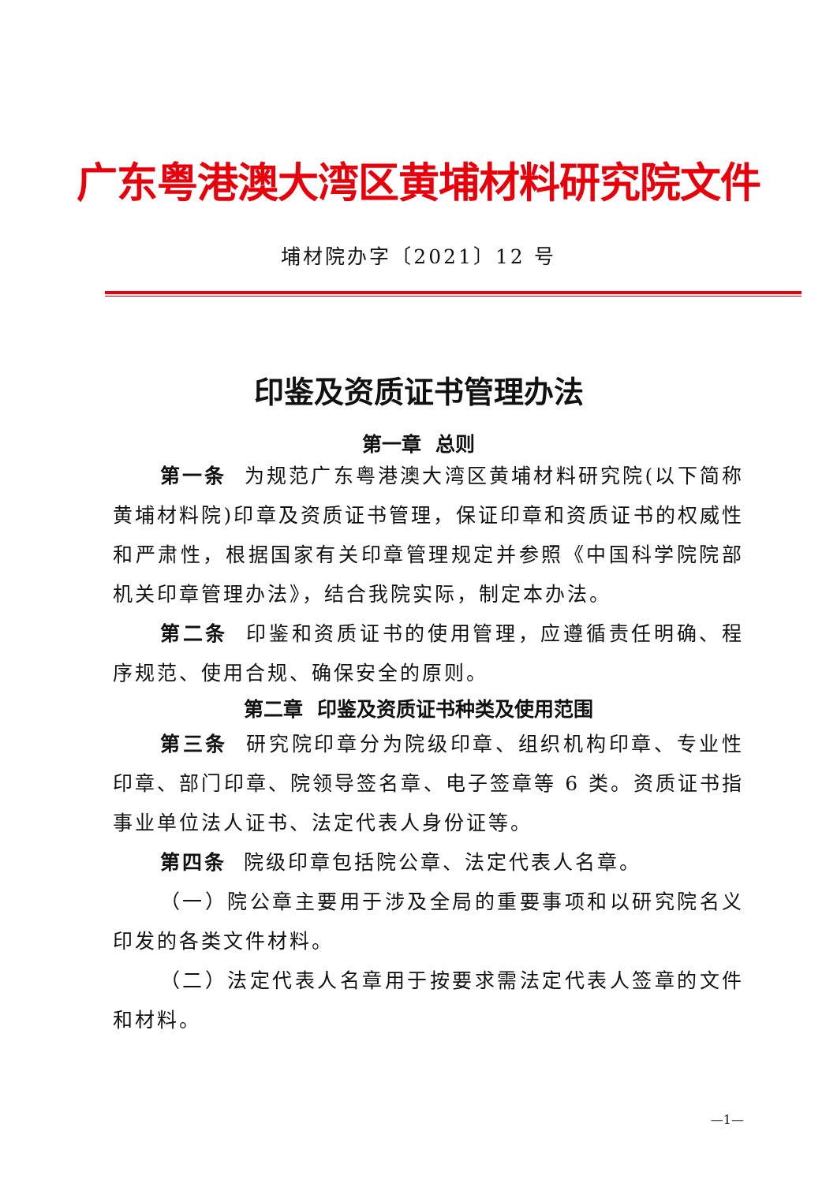广东粤港澳大湾区黄埔材料研究院文件
埔材院办字〔2021〕12 号
印鉴及资质证书管理办法
第一章 总则
第一条 为规范广东粤港澳大湾区黄埔材料研究院(以下简称黄埔材料院)印章及资质证书管理，保证印章和资质证书的权威性和严肃性，根据国家有关印章管理规定并参照《中国科学院院部机关印章管理办法》，结合我院实际，制定本办法。
第二条 印鉴和资质证书的使用管理，应遵循责任明确、程序规范、使用合规、确保安全的原则。
第二章 印鉴及资质证书种类及使用范围
第三条 研究院印章分为院级印章、组织机构印章、专业性印章、部门印章、院领导签名章、电子签章等 6 类。资质证书指事业单位法人证书、法定代表人身份证等。
第四条 院级印章包括院公章、法定代表人名章。
（一）院公章主要用于涉及全局的重要事项和以研究院名义印发的各类文件材料。
（二）法定代表人名章用于按要求需法定代表人签章的文件和材料。
—1—